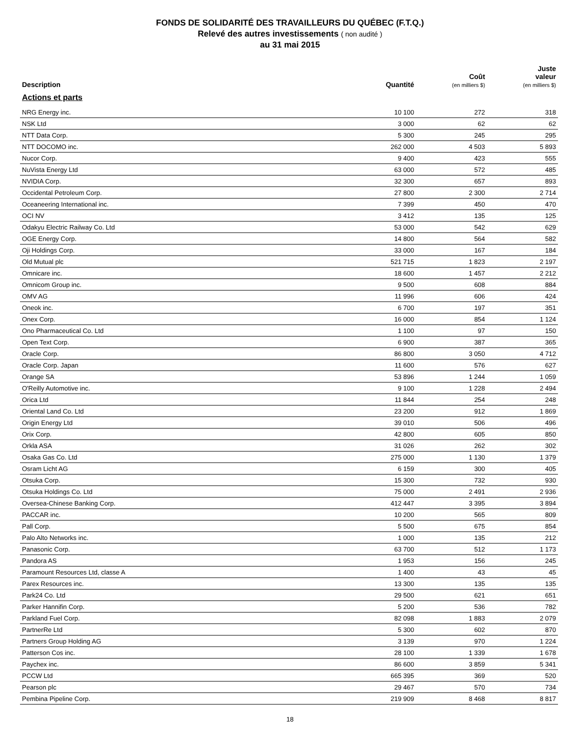FONDS DE SOLIDARITÉ DES TRAVAILLEURS DU QUÉBEC (F.T.Q.)
Relevé des autres investissements ( non audité )
au 31 mai 2015
| Description | Quantité | Coût (en milliers $) | Juste valeur (en milliers $) |
| --- | --- | --- | --- |
| Actions et parts | | | |
| NRG Energy inc. | 10 100 | 272 | 318 |
| NSK Ltd | 3 000 | 62 | 62 |
| NTT Data Corp. | 5 300 | 245 | 295 |
| NTT DOCOMO inc. | 262 000 | 4 503 | 5 893 |
| Nucor Corp. | 9 400 | 423 | 555 |
| NuVista Energy Ltd | 63 000 | 572 | 485 |
| NVIDIA Corp. | 32 300 | 657 | 893 |
| Occidental Petroleum Corp. | 27 800 | 2 300 | 2 714 |
| Oceaneering International inc. | 7 399 | 450 | 470 |
| OCI NV | 3 412 | 135 | 125 |
| Odakyu Electric Railway Co. Ltd | 53 000 | 542 | 629 |
| OGE Energy Corp. | 14 800 | 564 | 582 |
| Oji Holdings Corp. | 33 000 | 167 | 184 |
| Old Mutual plc | 521 715 | 1 823 | 2 197 |
| Omnicare inc. | 18 600 | 1 457 | 2 212 |
| Omnicom Group inc. | 9 500 | 608 | 884 |
| OMV AG | 11 996 | 606 | 424 |
| Oneok inc. | 6 700 | 197 | 351 |
| Onex Corp. | 16 000 | 854 | 1 124 |
| Ono Pharmaceutical Co. Ltd | 1 100 | 97 | 150 |
| Open Text Corp. | 6 900 | 387 | 365 |
| Oracle Corp. | 86 800 | 3 050 | 4 712 |
| Oracle Corp. Japan | 11 600 | 576 | 627 |
| Orange SA | 53 896 | 1 244 | 1 059 |
| O'Reilly Automotive inc. | 9 100 | 1 228 | 2 494 |
| Orica Ltd | 11 844 | 254 | 248 |
| Oriental Land Co. Ltd | 23 200 | 912 | 1 869 |
| Origin Energy Ltd | 39 010 | 506 | 496 |
| Orix Corp. | 42 800 | 605 | 850 |
| Orkla ASA | 31 026 | 262 | 302 |
| Osaka Gas Co. Ltd | 275 000 | 1 130 | 1 379 |
| Osram Licht AG | 6 159 | 300 | 405 |
| Otsuka Corp. | 15 300 | 732 | 930 |
| Otsuka Holdings Co. Ltd | 75 000 | 2 491 | 2 936 |
| Oversea-Chinese Banking Corp. | 412 447 | 3 395 | 3 894 |
| PACCAR inc. | 10 200 | 565 | 809 |
| Pall Corp. | 5 500 | 675 | 854 |
| Palo Alto Networks inc. | 1 000 | 135 | 212 |
| Panasonic Corp. | 63 700 | 512 | 1 173 |
| Pandora AS | 1 953 | 156 | 245 |
| Paramount Resources Ltd, classe A | 1 400 | 43 | 45 |
| Parex Resources inc. | 13 300 | 135 | 135 |
| Park24 Co. Ltd | 29 500 | 621 | 651 |
| Parker Hannifin Corp. | 5 200 | 536 | 782 |
| Parkland Fuel Corp. | 82 098 | 1 883 | 2 079 |
| PartnerRe Ltd | 5 300 | 602 | 870 |
| Partners Group Holding AG | 3 139 | 970 | 1 224 |
| Patterson Cos inc. | 28 100 | 1 339 | 1 678 |
| Paychex inc. | 86 600 | 3 859 | 5 341 |
| PCCW Ltd | 665 395 | 369 | 520 |
| Pearson plc | 29 467 | 570 | 734 |
| Pembina Pipeline Corp. | 219 909 | 8 468 | 8 817 |
18